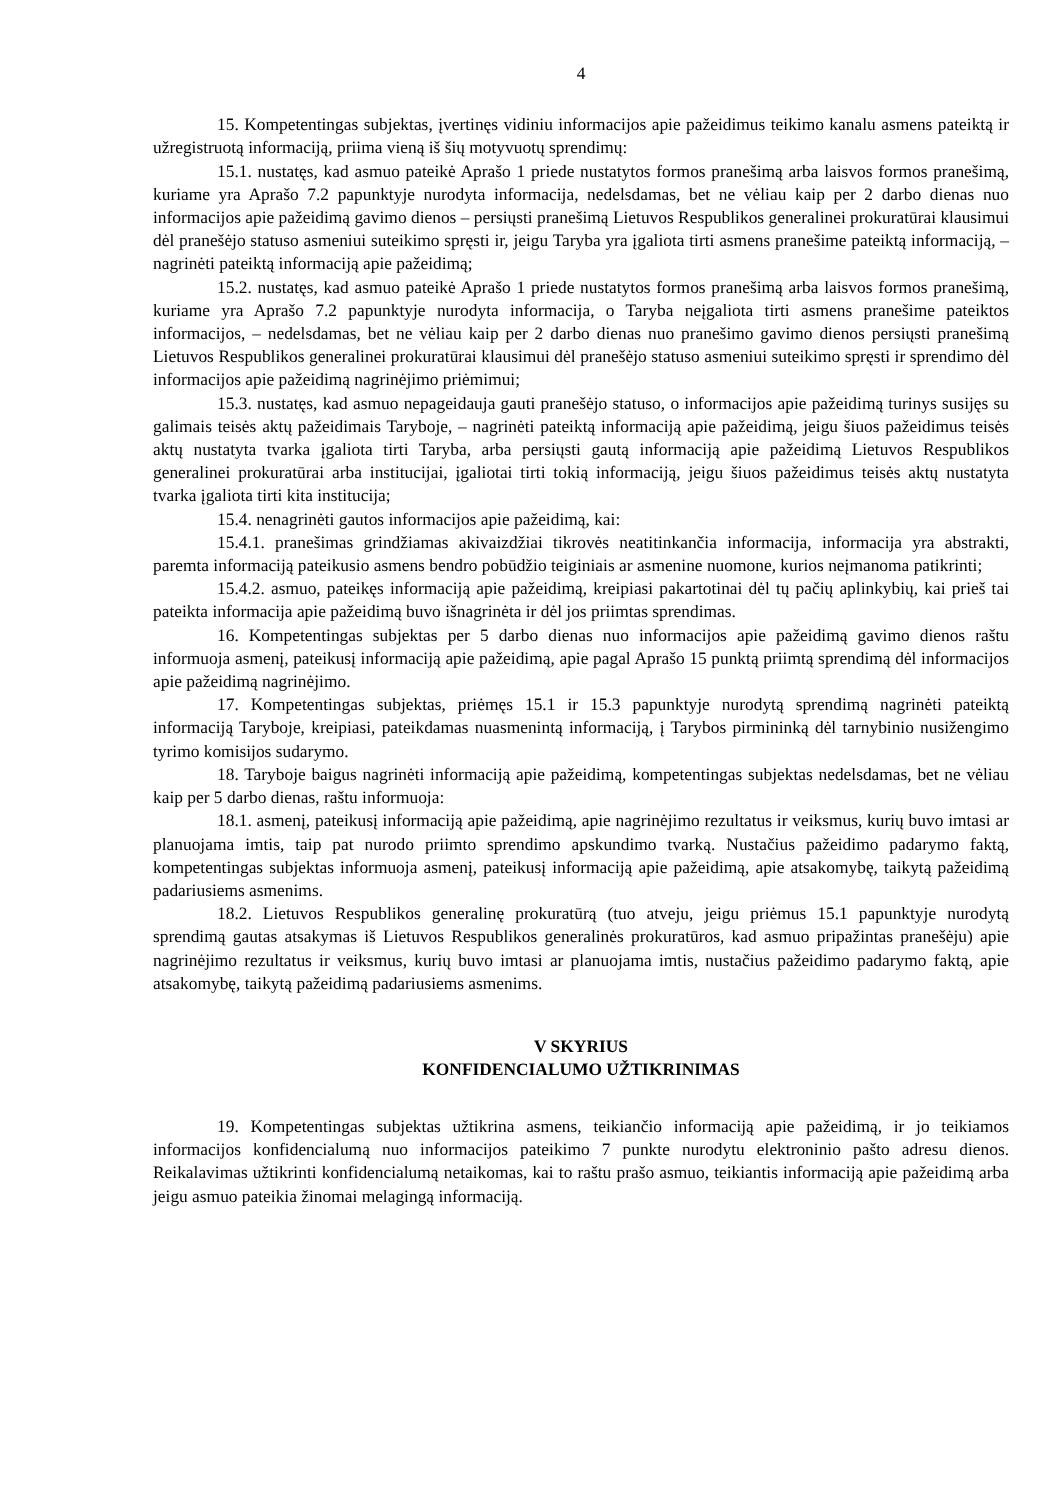4
15. Kompetentingas subjektas, įvertinęs vidiniu informacijos apie pažeidimus teikimo kanalu asmens pateiktą ir užregistruotą informaciją, priima vieną iš šių motyvuotų sprendimų:
15.1. nustatęs, kad asmuo pateikė Aprašo 1 priede nustatytos formos pranešimą arba laisvos formos pranešimą, kuriame yra Aprašo 7.2 papunktyje nurodyta informacija, nedelsdamas, bet ne vėliau kaip per 2 darbo dienas nuo informacijos apie pažeidimą gavimo dienos – persiųsti pranešimą Lietuvos Respublikos generalinei prokuratūrai klausimui dėl pranešėjo statuso asmeniui suteikimo spręsti ir, jeigu Taryba yra įgaliota tirti asmens pranešime pateiktą informaciją, – nagrinėti pateiktą informaciją apie pažeidimą;
15.2. nustatęs, kad asmuo pateikė Aprašo 1 priede nustatytos formos pranešimą arba laisvos formos pranešimą, kuriame yra Aprašo 7.2 papunktyje nurodyta informacija, o Taryba neįgaliota tirti asmens pranešime pateiktos informacijos, – nedelsdamas, bet ne vėliau kaip per 2 darbo dienas nuo pranešimo gavimo dienos persiųsti pranešimą Lietuvos Respublikos generalinei prokuratūrai klausimui dėl pranešėjo statuso asmeniui suteikimo spręsti ir sprendimo dėl informacijos apie pažeidimą nagrinėjimo priėmimui;
15.3. nustatęs, kad asmuo nepageidauja gauti pranešėjo statuso, o informacijos apie pažeidimą turinys susijęs su galimais teisės aktų pažeidimais Taryboje, – nagrinėti pateiktą informaciją apie pažeidimą, jeigu šiuos pažeidimus teisės aktų nustatyta tvarka įgaliota tirti Taryba, arba persiųsti gautą informaciją apie pažeidimą Lietuvos Respublikos generalinei prokuratūrai arba institucijai, įgaliotai tirti tokią informaciją, jeigu šiuos pažeidimus teisės aktų nustatyta tvarka įgaliota tirti kita institucija;
15.4. nenagrinėti gautos informacijos apie pažeidimą, kai:
15.4.1. pranešimas grindžiamas akivaizdžiai tikrovės neatitinkančia informacija, informacija yra abstrakti, paremta informaciją pateikusio asmens bendro pobūdžio teiginiais ar asmenine nuomone, kurios neįmanoma patikrinti;
15.4.2. asmuo, pateikęs informaciją apie pažeidimą, kreipiasi pakartotinai dėl tų pačių aplinkybių, kai prieš tai pateikta informacija apie pažeidimą buvo išnagrinėta ir dėl jos priimtas sprendimas.
16. Kompetentingas subjektas per 5 darbo dienas nuo informacijos apie pažeidimą gavimo dienos raštu informuoja asmenį, pateikusį informaciją apie pažeidimą, apie pagal Aprašo 15 punktą priimtą sprendimą dėl informacijos apie pažeidimą nagrinėjimo.
17. Kompetentingas subjektas, priėmęs 15.1 ir 15.3 papunktyje nurodytą sprendimą nagrinėti pateiktą informaciją Taryboje, kreipiasi, pateikdamas nuasmenintą informaciją, į Tarybos pirmininką dėl tarnybinio nusižengimo tyrimo komisijos sudarymo.
18. Taryboje baigus nagrinėti informaciją apie pažeidimą, kompetentingas subjektas nedelsdamas, bet ne vėliau kaip per 5 darbo dienas, raštu informuoja:
18.1. asmenį, pateikusį informaciją apie pažeidimą, apie nagrinėjimo rezultatus ir veiksmus, kurių buvo imtasi ar planuojama imtis, taip pat nurodo priimto sprendimo apskundimo tvarką. Nustačius pažeidimo padarymo faktą, kompetentingas subjektas informuoja asmenį, pateikusį informaciją apie pažeidimą, apie atsakomybę, taikytą pažeidimą padariusiems asmenims.
18.2. Lietuvos Respublikos generalinę prokuratūrą (tuo atveju, jeigu priėmus 15.1 papunktyje nurodytą sprendimą gautas atsakymas iš Lietuvos Respublikos generalinės prokuratūros, kad asmuo pripažintas pranešėju) apie nagrinėjimo rezultatus ir veiksmus, kurių buvo imtasi ar planuojama imtis, nustačius pažeidimo padarymo faktą, apie atsakomybę, taikytą pažeidimą padariusiems asmenims.
V SKYRIUS
KONFIDENCIALUMO UŽTIKRINIMAS
19. Kompetentingas subjektas užtikrina asmens, teikiančio informaciją apie pažeidimą, ir jo teikiamos informacijos konfidencialumą nuo informacijos pateikimo 7 punkte nurodytu elektroninio pašto adresu dienos. Reikalavimas užtikrinti konfidencialumą netaikomas, kai to raštu prašo asmuo, teikiantis informaciją apie pažeidimą arba jeigu asmuo pateikia žinomai melagingą informaciją.